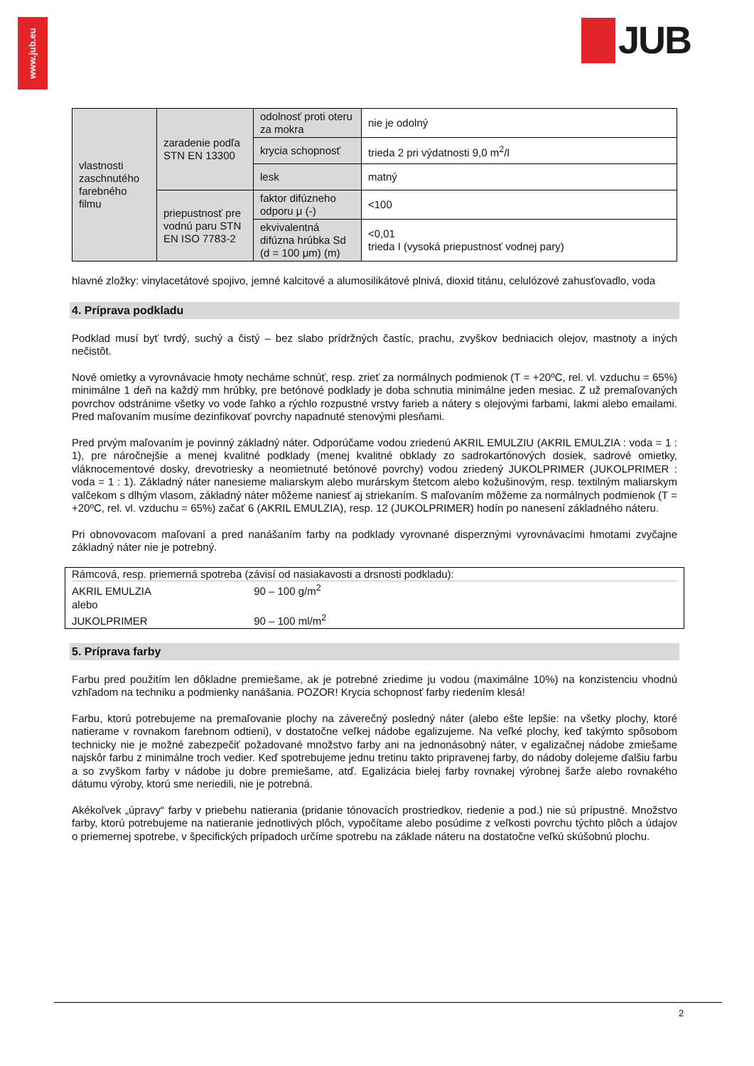www.jub.eu
JUB
| vlastnosti zaschnutého farebného filmu | zaradenie podľa STN EN 13300 | odolnosť proti oteru za mokra | nie je odolný |
| | | krycia schopnosť | trieda 2 pri výdatnosti 9,0 m<sup>2</sup>/l |
| | | lesk | matný |
| | priepustnosť pre vodnú paru STN EN ISO 7783-2 | faktor difúzneho odporu μ (-) | <100 |
| | | ekvivalentná difúzna hrúbka Sd (d = 100 μm) (m) | <0,01 trieda I (vysoká priepustnosť vodnej pary) |
hlavné zložky: vinylacetátové spojivo, jemné kalcitové a alumosilikátové plnivá, dioxid titánu, celulózové zahusťovadlo, voda
4. Príprava podkladu
Podklad musí byť tvrdý, suchý a čistý – bez slabo prídržných častíc, prachu, zvyškov bedniacich olejov, mastnoty a iných nečistôt.
Nové omietky a vyrovnávacie hmoty necháme schnúť, resp. zrieť za normálnych podmienok (T = +20ºC, rel. vl. vzduchu = 65%) minimálne 1 deň na každý mm hrúbky, pre betónové podklady je doba schnutia minimálne jeden mesiac. Z už premaľovaných povrchov odstránime všetky vo vode ľahko a rýchlo rozpustné vrstvy farieb a nátery s olejovými farbami, lakmi alebo emailami. Pred maľovaním musíme dezinfikovať povrchy napadnuté stenovými plesňami.
Pred prvým maľovaním je povinný základný náter. Odporúčame vodou zriedenú AKRIL EMULZIU (AKRIL EMULZIA : voda = 1 : 1), pre náročnejšie a menej kvalitné podklady (menej kvalitné obklady zo sadrokartónových dosiek, sadrové omietky, vláknocementové dosky, drevotriesky a neomietnuté betónové povrchy) vodou zriedený JUKOLPRIMER (JUKOLPRIMER : voda = 1 : 1). Základný náter nanesieme maliarskym alebo murárskym štetcom alebo kožušinovým, resp. textilným maliarskym valčekom s dlhým vlasom, základný náter môžeme naniesť aj striekaním. S maľovaním môžeme za normálnych podmienok (T = +20ºC, rel. vl. vzduchu = 65%) začať 6 (AKRIL EMULZIA), resp. 12 (JUKOLPRIMER) hodín po nanesení základného náteru.
Pri obnovovacom maľovaní a pred nanášaním farby na podklady vyrovnané disperznými vyrovnávacími hmotami zvyčajne základný náter nie je potrebný.
Rámcová, resp. priemerná spotreba (závisí od nasiakavosti a drsnosti podkladu):
AKRIL EMULZIA 90 – 100 g/m<sup>2</sup>
alebo
JUKOLPRIMER 90 – 100 ml/m<sup>2</sup>
5. Príprava farby
Farbu pred použitím len dôkladne premiešame, ak je potrebné zriedime ju vodou (maximálne 10%) na konzistenciu vhodnú vzhľadom na techniku a podmienky nanášania. POZOR! Krycia schopnosť farby riedením klesá!
Farbu, ktorú potrebujeme na premaľovanie plochy na záverečný posledný náter (alebo ešte lepšie: na všetky plochy, ktoré natierame v rovnakom farebnom odtieni), v dostatočne veľkej nádobe egalizujeme. Na veľké plochy, keď takýmto spôsobom technicky nie je možné zabezpečiť požadované množstvo farby ani na jednonásobný náter, v egalizačnej nádobe zmiešame najskôr farbu z minimálne troch vedier. Keď spotrebujeme jednu tretinu takto pripravenej farby, do nádoby dolejeme ďalšiu farbu a so zvyškom farby v nádobe ju dobre premiešame, atď. Egalizácia bielej farby rovnakej výrobnej šarže alebo rovnakého dátumu výroby, ktorú sme neriedili, nie je potrebná.
Akékoľvek „úpravy“ farby v priebehu natierania (pridanie tónovacích prostriedkov, riedenie a pod.) nie sú prípustné. Množstvo farby, ktorú potrebujeme na natieranie jednotlivých plôch, vypočítame alebo posúdime z veľkosti povrchu týchto plôch a údajov o priemernej spotrebe, v špecifických prípadoch určíme spotrebu na základe náteru na dostatočne veľkú skúšobnú plochu.
2